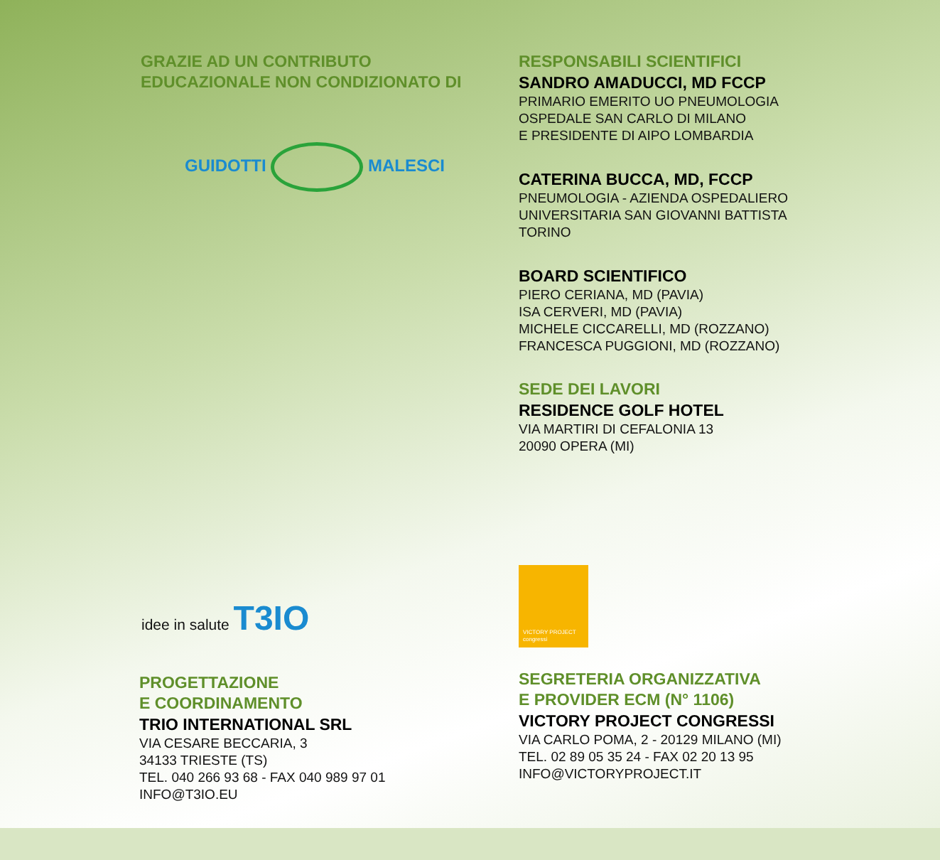GRAZIE AD UN CONTRIBUTO
EDUCAZIONALE NON CONDIZIONATO DI
GUIDOTTI MALESCI
RESPONSABILI SCIENTIFICI
SANDRO AMADUCCI, MD FCCP
PRIMARIO EMERITO UO PNEUMOLOGIA
OSPEDALE SAN CARLO DI MILANO
E PRESIDENTE DI AIPO LOMBARDIA
CATERINA BUCCA, MD, FCCP
PNEUMOLOGIA - AZIENDA OSPEDALIERO
UNIVERSITARIA SAN GIOVANNI BATTISTA
TORINO
BOARD SCIENTIFICO
PIERO CERIANA, MD (PAVIA)
ISA CERVERI, MD (PAVIA)
MICHELE CICCARELLI, MD (ROZZANO)
FRANCESCA PUGGIONI, MD (ROZZANO)
SEDE DEI LAVORI
RESIDENCE GOLF HOTEL
VIA MARTIRI DI CEFALONIA 13
20090 OPERA (MI)
idee in salute T3IO
PROGETTAZIONE
E COORDINAMENTO
TRIO INTERNATIONAL SRL
VIA CESARE BECCARIA, 3
34133 TRIESTE (TS)
TEL. 040 266 93 68 - FAX 040 989 97 01
INFO@T3IO.EU
VICTORY PROJECT congressi
SEGRETERIA ORGANIZZATIVA
E PROVIDER ECM (N° 1106)
VICTORY PROJECT CONGRESSI
VIA CARLO POMA, 2 - 20129 MILANO (MI)
TEL. 02 89 05 35 24 - FAX 02 20 13 95
INFO@VICTORYPROJECT.IT